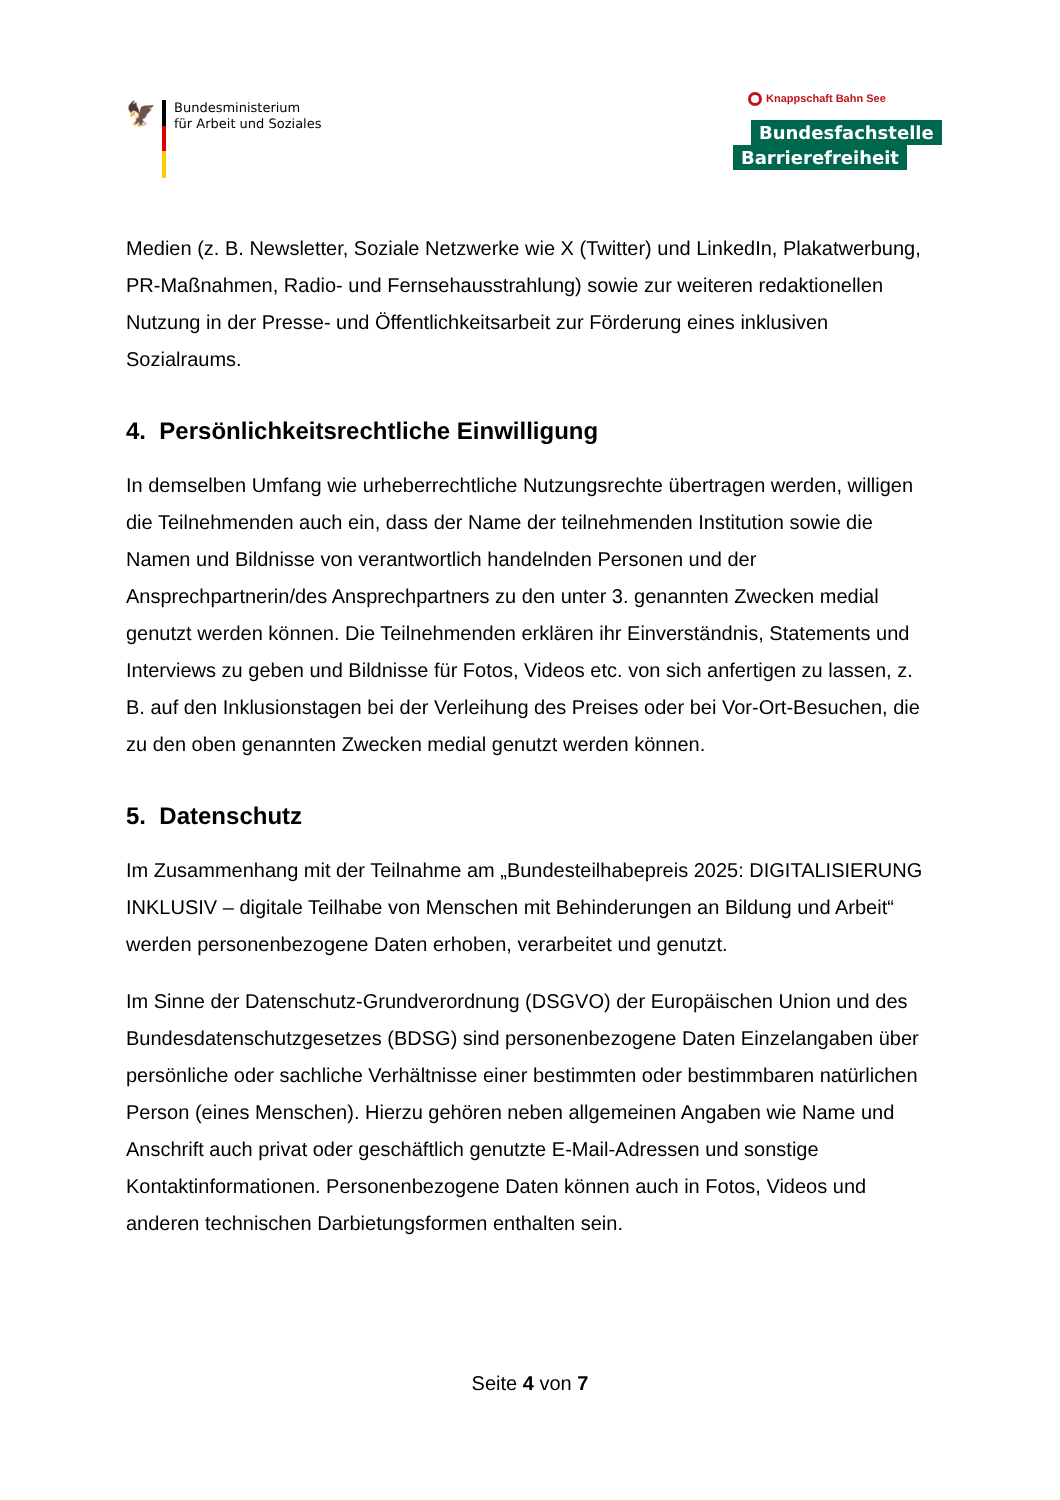🦅
Bundesministerium
für Arbeit und Soziales
Knappschaft Bahn See
Bundesfachstelle
Barrierefreiheit
Medien (z. B. Newsletter, Soziale Netzwerke wie X (Twitter) und LinkedIn, Plakatwerbung, PR-Maßnahmen, Radio- und Fernsehausstrahlung) sowie zur weiteren redaktionellen Nutzung in der Presse- und Öffentlichkeitsarbeit zur Förderung eines inklusiven Sozialraums.
4. Persönlichkeitsrechtliche Einwilligung
In demselben Umfang wie urheberrechtliche Nutzungsrechte übertragen werden, willigen die Teilnehmenden auch ein, dass der Name der teilnehmenden Institution sowie die Namen und Bildnisse von verantwortlich handelnden Personen und der Ansprechpartnerin/des Ansprechpartners zu den unter 3. genannten Zwecken medial genutzt werden können. Die Teilnehmenden erklären ihr Einverständnis, Statements und Interviews zu geben und Bildnisse für Fotos, Videos etc. von sich anfertigen zu lassen, z. B. auf den Inklusionstagen bei der Verleihung des Preises oder bei Vor-Ort-Besuchen, die zu den oben genannten Zwecken medial genutzt werden können.
5. Datenschutz
Im Zusammenhang mit der Teilnahme am „Bundesteilhabepreis 2025: DIGITALISIERUNG INKLUSIV – digitale Teilhabe von Menschen mit Behinderungen an Bildung und Arbeit“ werden personenbezogene Daten erhoben, verarbeitet und genutzt.
Im Sinne der Datenschutz-Grundverordnung (DSGVO) der Europäischen Union und des Bundesdatenschutzgesetzes (BDSG) sind personenbezogene Daten Einzelangaben über persönliche oder sachliche Verhältnisse einer bestimmten oder bestimmbaren natürlichen Person (eines Menschen). Hierzu gehören neben allgemeinen Angaben wie Name und Anschrift auch privat oder geschäftlich genutzte E-Mail-Adressen und sonstige Kontaktinformationen. Personenbezogene Daten können auch in Fotos, Videos und anderen technischen Darbietungsformen enthalten sein.
Seite 4 von 7